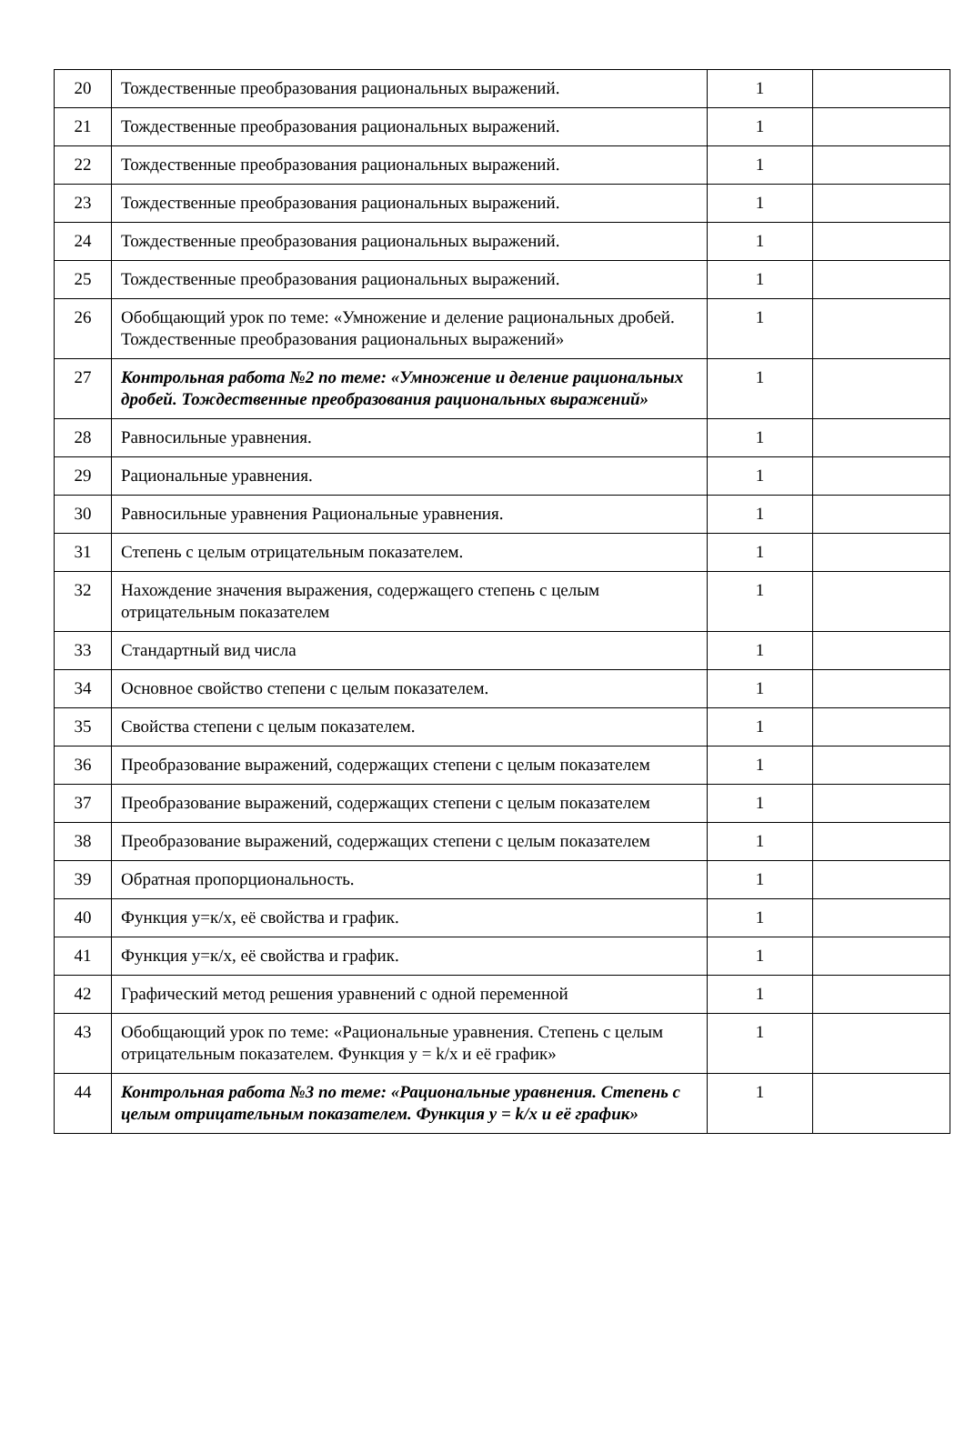| 20 | Тождественные преобразования рациональных выражений. | 1 | |
| 21 | Тождественные преобразования рациональных выражений. | 1 | |
| 22 | Тождественные преобразования рациональных выражений. | 1 | |
| 23 | Тождественные преобразования рациональных выражений. | 1 | |
| 24 | Тождественные преобразования рациональных выражений. | 1 | |
| 25 | Тождественные преобразования рациональных выражений. | 1 | |
| 26 | Обобщающий урок по теме: «Умножение и деление рациональных дробей. Тождественные преобразования рациональных выражений» | 1 | |
| 27 | Контрольная работа №2 по теме: «Умножение и деление рациональных дробей. Тождественные преобразования рациональных выражений» | 1 | |
| 28 | Равносильные уравнения. | 1 | |
| 29 | Рациональные уравнения. | 1 | |
| 30 | Равносильные уравнения Рациональные уравнения. | 1 | |
| 31 | Степень с целым отрицательным показателем. | 1 | |
| 32 | Нахождение значения выражения, содержащего степень с целым отрицательным показателем | 1 | |
| 33 | Стандартный вид числа | 1 | |
| 34 | Основное свойство степени с целым показателем. | 1 | |
| 35 | Свойства степени с целым показателем. | 1 | |
| 36 | Преобразование выражений, содержащих степени с целым показателем | 1 | |
| 37 | Преобразование выражений, содержащих степени с целым показателем | 1 | |
| 38 | Преобразование выражений, содержащих степени с целым показателем | 1 | |
| 39 | Обратная пропорциональность. | 1 | |
| 40 | Функция у=к/х, её свойства и график. | 1 | |
| 41 | Функция у=к/х, её свойства и график. | 1 | |
| 42 | Графический метод решения уравнений с одной переменной | 1 | |
| 43 | Обобщающий урок по теме: «Рациональные уравнения. Степень с целым отрицательным показателем. Функция y = k/x и её график» | 1 | |
| 44 | Контрольная работа №3 по теме: «Рациональные уравнения. Степень с целым отрицательным показателем. Функция y = k/x и её график» | 1 | |